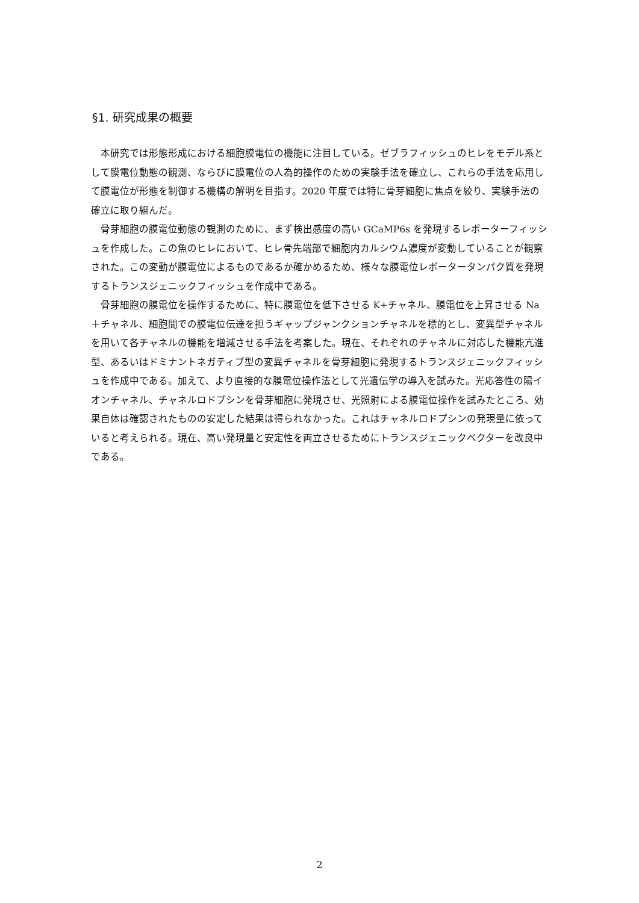§1. 研究成果の概要
本研究では形態形成における細胞膜電位の機能に注目している。ゼブラフィッシュのヒレをモデル系として膜電位動態の観測、ならびに膜電位の人為的操作のための実験手法を確立し、これらの手法を応用して膜電位が形態を制御する機構の解明を目指す。2020 年度では特に骨芽細胞に焦点を絞り、実験手法の確立に取り組んだ。
骨芽細胞の膜電位動態の観測のために、まず検出感度の高い GCaMP6s を発現するレポーターフィッシュを作成した。この魚のヒレにおいて、ヒレ骨先端部で細胞内カルシウム濃度が変動していることが観察された。この変動が膜電位によるものであるか確かめるため、様々な膜電位レポータータンパク質を発現するトランスジェニックフィッシュを作成中である。
骨芽細胞の膜電位を操作するために、特に膜電位を低下させる K+チャネル、膜電位を上昇させる Na＋チャネル、細胞間での膜電位伝達を担うギャップジャンクションチャネルを標的とし、変異型チャネルを用いて各チャネルの機能を増減させる手法を考案した。現在、それぞれのチャネルに対応した機能亢進型、あるいはドミナントネガティブ型の変異チャネルを骨芽細胞に発現するトランスジェニックフィッシュを作成中である。加えて、より直接的な膜電位操作法として光遺伝学の導入を試みた。光応答性の陽イオンチャネル、チャネルロドプシンを骨芽細胞に発現させ、光照射による膜電位操作を試みたところ、効果自体は確認されたものの安定した結果は得られなかった。これはチャネルロドプシンの発現量に依っていると考えられる。現在、高い発現量と安定性を両立させるためにトランスジェニックベクターを改良中である。
2